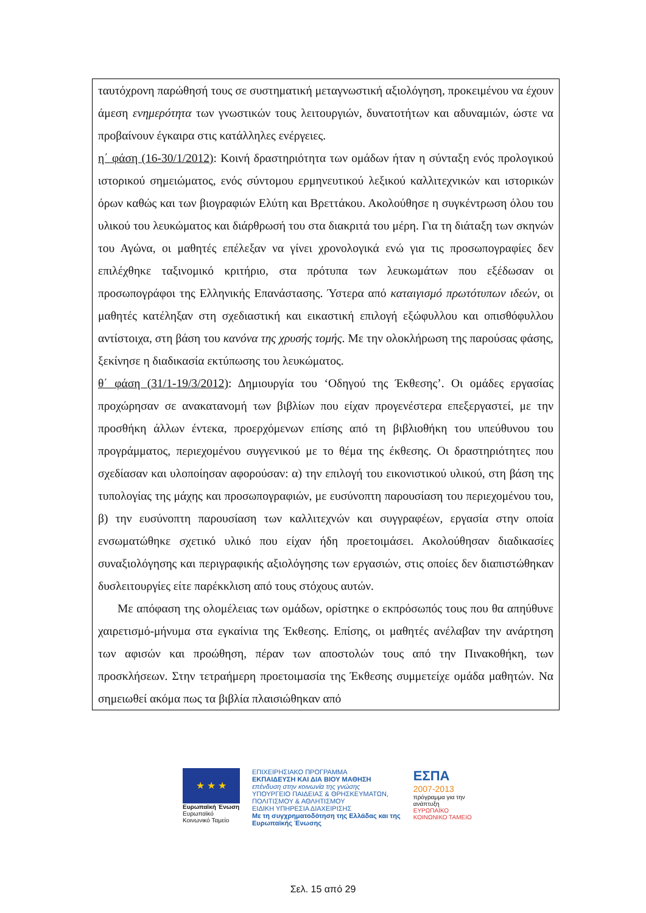ταυτόχρονη παρώθησή τους σε συστηματική μεταγνωστική αξιολόγηση, προκειμένου να έχουν άμεση ενημερότητα των γνωστικών τους λειτουργιών, δυνατοτήτων και αδυναμιών, ώστε να προβαίνουν έγκαιρα στις κατάλληλες ενέργειες.
η΄ φάση (16-30/1/2012): Κοινή δραστηριότητα των ομάδων ήταν η σύνταξη ενός προλογικού ιστορικού σημειώματος, ενός σύντομου ερμηνευτικού λεξικού καλλιτεχνικών και ιστορικών όρων καθώς και των βιογραφιών Ελύτη και Βρεττάκου. Ακολούθησε η συγκέντρωση όλου του υλικού του λευκώματος και διάρθρωσή του στα διακριτά του μέρη. Για τη διάταξη των σκηνών του Αγώνα, οι μαθητές επέλεξαν να γίνει χρονολογικά ενώ για τις προσωπογραφίες δεν επιλέχθηκε ταξινομικό κριτήριο, στα πρότυπα των λευκωμάτων που εξέδωσαν οι προσωπογράφοι της Ελληνικής Επανάστασης. Ύστερα από καταιγισμό πρωτότυπων ιδεών, οι μαθητές κατέληξαν στη σχεδιαστική και εικαστική επιλογή εξώφυλλου και οπισθόφυλλου αντίστοιχα, στη βάση του κανόνα της χρυσής τομής. Με την ολοκλήρωση της παρούσας φάσης, ξεκίνησε η διαδικασία εκτύπωσης του λευκώματος.
θ΄ φάση (31/1-19/3/2012): Δημιουργία του ‘Οδηγού της Έκθεσης’. Οι ομάδες εργασίας προχώρησαν σε ανακατανομή των βιβλίων που είχαν προγενέστερα επεξεργαστεί, με την προσθήκη άλλων έντεκα, προερχόμενων επίσης από τη βιβλιοθήκη του υπεύθυνου του προγράμματος, περιεχομένου συγγενικού με το θέμα της έκθεσης. Οι δραστηριότητες που σχεδίασαν και υλοποίησαν αφορούσαν: α) την επιλογή του εικονιστικού υλικού, στη βάση της τυπολογίας της μάχης και προσωπογραφιών, με ευσύνοπτη παρουσίαση του περιεχομένου του, β) την ευσύνοπτη παρουσίαση των καλλιτεχνών και συγγραφέων, εργασία στην οποία ενσωματώθηκε σχετικό υλικό που είχαν ήδη προετοιμάσει. Ακολούθησαν διαδικασίες συναξιολόγησης και περιγραφικής αξιολόγησης των εργασιών, στις οποίες δεν διαπιστώθηκαν δυσλειτουργίες είτε παρέκκλιση από τους στόχους αυτών.
Με απόφαση της ολομέλειας των ομάδων, ορίστηκε ο εκπρόσωπός τους που θα απηύθυνε χαιρετισμό-μήνυμα στα εγκαίνια της Έκθεσης. Επίσης, οι μαθητές ανέλαβαν την ανάρτηση των αφισών και προώθηση, πέραν των αποστολών τους από την Πινακοθήκη, των προσκλήσεων. Στην τετραήμερη προετοιμασία της Έκθεσης συμμετείχε ομάδα μαθητών. Να σημειωθεί ακόμα πως τα βιβλία πλαισιώθηκαν από
★ ★ ★
Ευρωπαϊκή Ένωση
Ευρωπαϊκό Κοινωνικό Ταμείο
ΕΠΙΧΕΙΡΗΣΙΑΚΟ ΠΡΟΓΡΑΜΜΑ
ΕΚΠΑΙΔΕΥΣΗ ΚΑΙ ΔΙΑ ΒΙΟΥ ΜΑΘΗΣΗ
επένδυση στην κοινωνία της γνώσης
ΥΠΟΥΡΓΕΙΟ ΠΑΙΔΕΙΑΣ & ΘΡΗΣΚΕΥΜΑΤΩΝ, ΠΟΛΙΤΙΣΜΟΥ & ΑΘΛΗΤΙΣΜΟΥ
ΕΙΔΙΚΗ ΥΠΗΡΕΣΙΑ ΔΙΑΧΕΙΡΙΣΗΣ
Με τη συγχρηματοδότηση της Ελλάδας και της Ευρωπαϊκής Ένωσης
ΕΣΠΑ
2007-2013
πρόγραμμα για την ανάπτυξη
ΕΥΡΩΠΑΪΚΟ ΚΟΙΝΩΝΙΚΟ ΤΑΜΕΙΟ
Σελ. 15 από 29